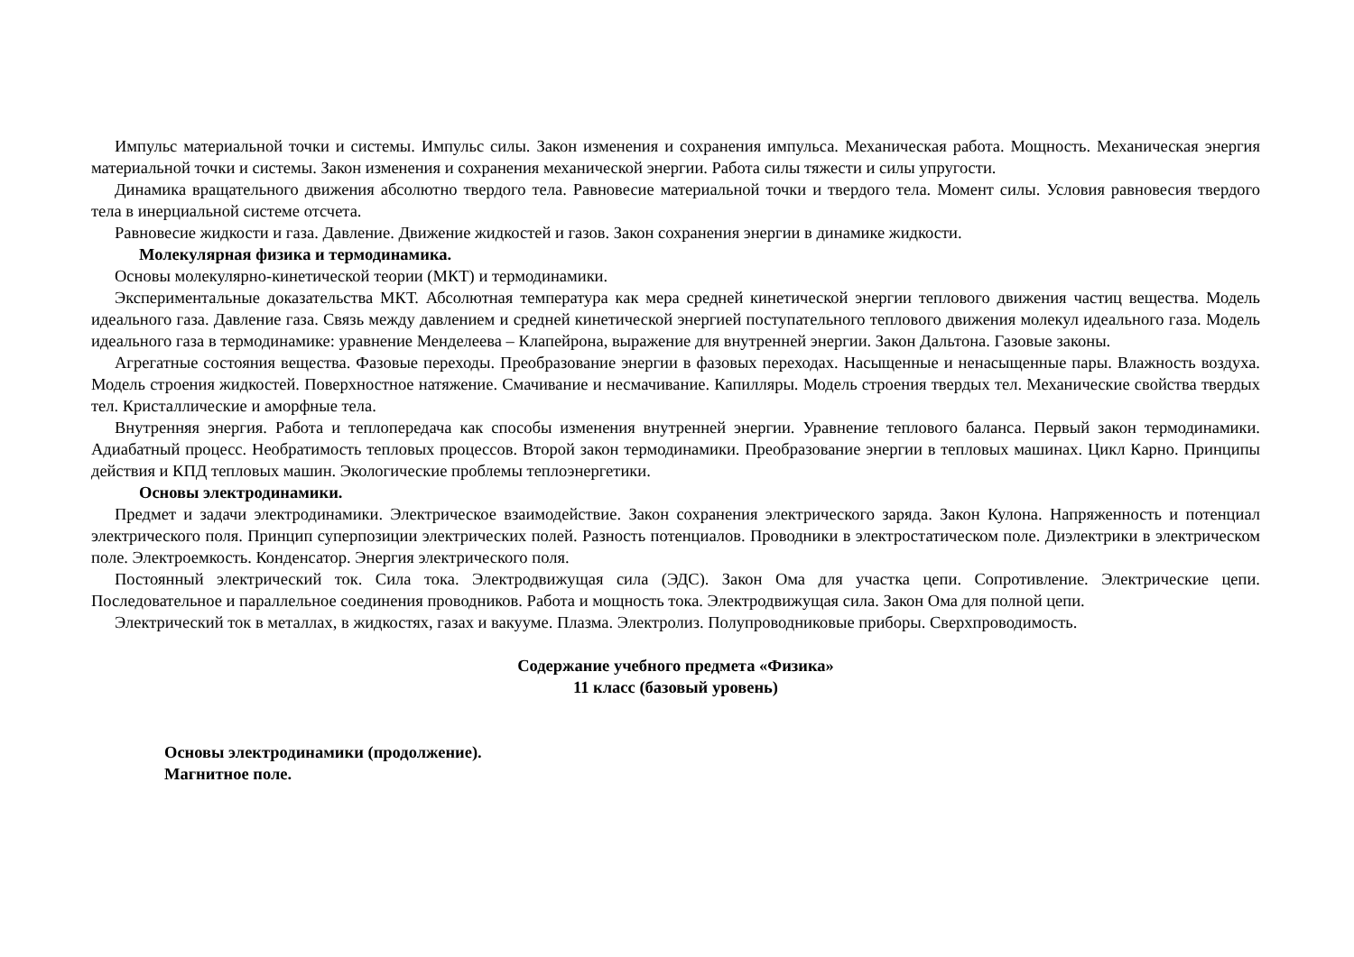Импульс материальной точки и системы. Импульс силы. Закон изменения и сохранения импульса. Механическая работа. Мощность. Механическая энергия материальной точки и системы. Закон изменения и сохранения механической энергии. Работа силы тяжести и силы упругости.
Динамика вращательного движения абсолютно твердого тела. Равновесие материальной точки и твердого тела. Момент силы. Условия равновесия твердого тела в инерциальной системе отсчета.
Равновесие жидкости и газа. Давление. Движение жидкостей и газов. Закон сохранения энергии в динамике жидкости.
Молекулярная физика и термодинамика.
Основы молекулярно-кинетической теории (МКТ) и термодинамики.
Экспериментальные доказательства МКТ. Абсолютная температура как мера средней кинетической энергии теплового движения частиц вещества. Модель идеального газа. Давление газа. Связь между давлением и средней кинетической энергией поступательного теплового движения молекул идеального газа. Модель идеального газа в термодинамике: уравнение Менделеева – Клапейрона, выражение для внутренней энергии. Закон Дальтона. Газовые законы.
Агрегатные состояния вещества. Фазовые переходы. Преобразование энергии в фазовых переходах. Насыщенные и ненасыщенные пары. Влажность воздуха. Модель строения жидкостей. Поверхностное натяжение. Смачивание и несмачивание. Капилляры. Модель строения твердых тел. Механические свойства твердых тел. Кристаллические и аморфные тела.
Внутренняя энергия. Работа и теплопередача как способы изменения внутренней энергии. Уравнение теплового баланса. Первый закон термодинамики. Адиабатный процесс. Необратимость тепловых процессов. Второй закон термодинамики. Преобразование энергии в тепловых машинах. Цикл Карно. Принципы действия и КПД тепловых машин. Экологические проблемы теплоэнергетики.
Основы электродинамики.
Предмет и задачи электродинамики. Электрическое взаимодействие. Закон сохранения электрического заряда. Закон Кулона. Напряженность и потенциал электрического поля. Принцип суперпозиции электрических полей. Разность потенциалов. Проводники в электростатическом поле. Диэлектрики в электрическом поле. Электроемкость. Конденсатор. Энергия электрического поля.
Постоянный электрический ток. Сила тока. Электродвижущая сила (ЭДС). Закон Ома для участка цепи. Сопротивление. Электрические цепи. Последовательное и параллельное соединения проводников. Работа и мощность тока. Электродвижущая сила. Закон Ома для полной цепи.
Электрический ток в металлах, в жидкостях, газах и вакууме. Плазма. Электролиз. Полупроводниковые приборы. Сверхпроводимость.
Содержание учебного предмета «Физика»
11 класс (базовый уровень)
Основы электродинамики (продолжение).
Магнитное поле.